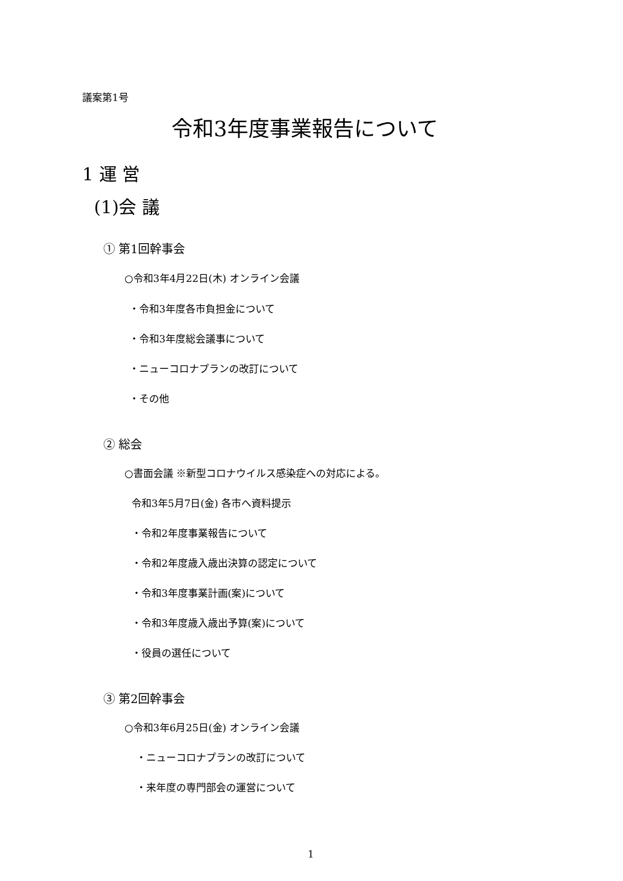議案第1号
令和3年度事業報告について
1 運 営
(1)会 議
① 第1回幹事会
○令和3年4月22日(木) オンライン会議
・令和3年度各市負担金について
・令和3年度総会議事について
・ニューコロナプランの改訂について
・その他
② 総会
○書面会議 ※新型コロナウイルス感染症への対応による。
令和3年5月7日(金) 各市へ資料提示
・令和2年度事業報告について
・令和2年度歳入歳出決算の認定について
・令和3年度事業計画(案)について
・令和3年度歳入歳出予算(案)について
・役員の選任について
③ 第2回幹事会
○令和3年6月25日(金) オンライン会議
・ニューコロナプランの改訂について
・来年度の専門部会の運営について
1